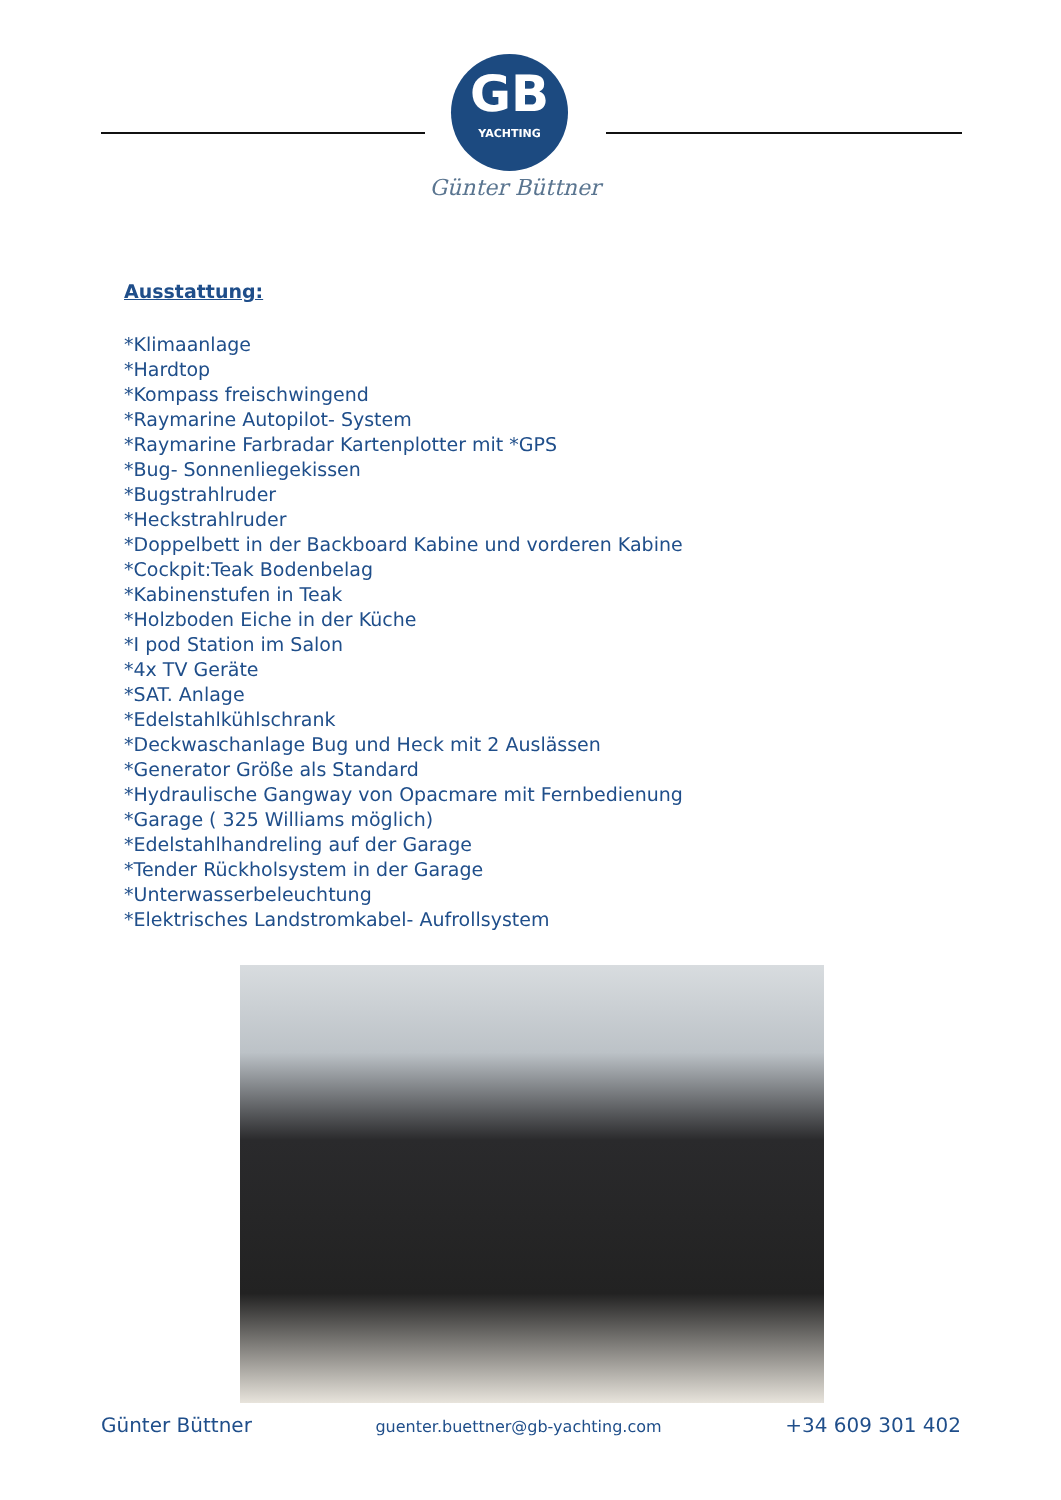GB
YACHTING
Günter Büttner
Ausstattung:
*Klimaanlage
*Hardtop
*Kompass freischwingend
*Raymarine Autopilot- System
*Raymarine Farbradar Kartenplotter mit *GPS
*Bug- Sonnenliegekissen
*Bugstrahlruder
*Heckstrahlruder
*Doppelbett in der Backboard Kabine und vorderen Kabine
*Cockpit:Teak Bodenbelag
*Kabinenstufen in Teak
*Holzboden Eiche in der Küche
*I pod Station im Salon
*4x TV Geräte
*SAT. Anlage
*Edelstahlkühlschrank
*Deckwaschanlage Bug und Heck mit 2 Auslässen
*Generator Größe als Standard
*Hydraulische Gangway von Opacmare mit Fernbedienung
*Garage ( 325 Williams möglich)
*Edelstahlhandreling auf der Garage
*Tender Rückholsystem in der Garage
*Unterwasserbeleuchtung
*Elektrisches Landstromkabel- Aufrollsystem
Günter Büttner guenter.buettner@gb-yachting.com +34 609 301 402